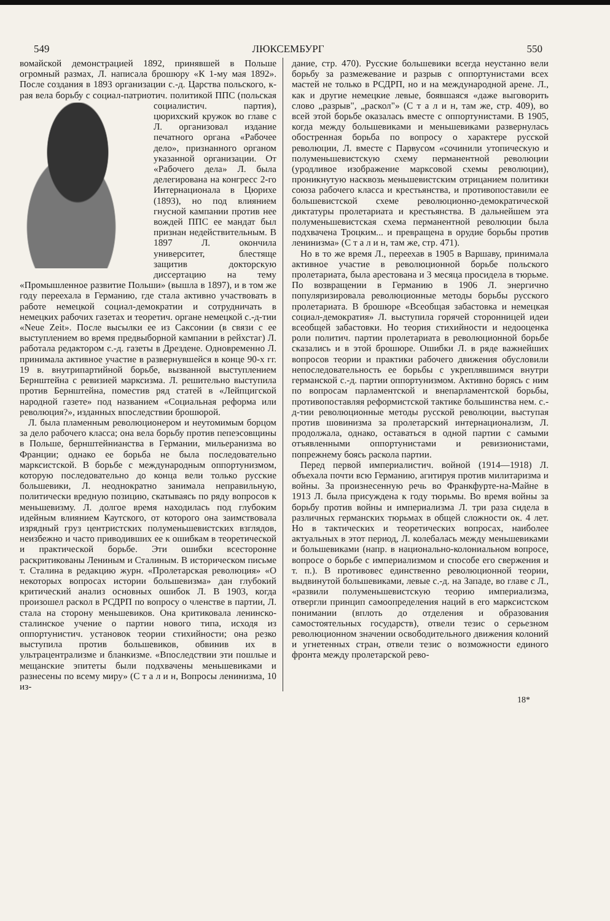549 ЛЮКСЕМБУРГ 550
вомайской демонстрацией 1892, принявшей в Польше огромный размах, Л. написала брошюру «К 1-му мая 1892». После создания в 1893 организации с.-д. Царства польского, к-рая вела борьбу с социал-патриотич. политикой ППС (польская социалистич. партия), цюрихский кружок во главе с Л. организовал издание печатного органа «Рабочее дело», признанного органом указанной организации. От «Рабочего дела» Л. была делегирована на конгресс 2-го Интернационала в Цюрихе (1893), но под влиянием гнусной кампании против нее вождей ППС ее мандат был признан недействительным. В 1897 Л. окончила университет, блестяще защитив докторскую диссертацию на тему «Промышленное развитие Польши» (вышла в 1897), и в том же году переехала в Германию, где стала активно участвовать в работе немецкой социал-демократии и сотрудничать в немецких рабочих газетах и теоретич. органе немецкой с.-д-тии «Neue Zeit». После высылки ее из Саксонии (в связи с ее выступлением во время предвыборной кампании в рейхстаг) Л. работала редактором с.-д. газеты в Дрездене. Одновременно Л. принимала активное участие в развернувшейся в конце 90-х гг. 19 в. внутрипартийной борьбе, вызванной выступлением Бернштейна с ревизией марксизма. Л. решительно выступила против Бернштейна, поместив ряд статей в «Лейпцигской народной газете» под названием «Социальная реформа или революция?», изданных впоследствии брошюрой.
Л. была пламенным революционером и неутомимым борцом за дело рабочего класса; она вела борьбу против пепеэсовщины в Польше, бернштейнианства в Германии, мильеранизма во Франции; однако ее борьба не была последовательно марксистской. В борьбе с международным оппортунизмом, которую последовательно до конца вели только русские большевики, Л. неоднократно занимала неправильную, политически вредную позицию, скатываясь по ряду вопросов к меньшевизму. Л. долгое время находилась под глубоким идейным влиянием Каутского, от которого она заимствовала изрядный груз центристских полуменьшевистских взглядов, неизбежно и часто приводивших ее к ошибкам в теоретической и практической борьбе. Эти ошибки всесторонне раскритикованы Лениным и Сталиным. В историческом письме т. Сталина в редакцию журн. «Пролетарская революция» «О некоторых вопросах истории большевизма» дан глубокий критический анализ основных ошибок Л. В 1903, когда произошел раскол в РСДРП по вопросу о членстве в партии, Л. стала на сторону меньшевиков. Она критиковала ленинско-сталинское учение о партии нового типа, исходя из оппортунистич. установок теории стихийности; она резко выступила против большевиков, обвинив их в ультрацентрализме и бланкизме. «Впоследствии эти пошлые и мещанские эпитеты были подхвачены меньшевиками и разнесены по всему миру» (С т а л и н, Вопросы ленинизма, 10 из-
дание, стр. 470). Русские большевики всегда неустанно вели борьбу за размежевание и разрыв с оппортунистами всех мастей не только в РСДРП, но и на международной арене. Л., как и другие немецкие левые, боявшаяся «даже выговорить слово „разрыв", „раскол"» (С т а л и н, там же, стр. 409), во всей этой борьбе оказалась вместе с оппортунистами. В 1905, когда между большевиками и меньшевиками развернулась обостренная борьба по вопросу о характере русской революции, Л. вместе с Парвусом «сочинили утопическую и полуменьшевистскую схему перманентной революции (уродливое изображение марксовой схемы революции), проникнутую насквозь меньшевистским отрицанием политики союза рабочего класса и крестьянства, и противопоставили ее большевистской схеме революционно-демократической диктатуры пролетариата и крестьянства. В дальнейшем эта полуменьшевистская схема перманентной революции была подхвачена Троцким... и превращена в орудие борьбы против ленинизма» (С т а л и н, там же, стр. 471).
Но в то же время Л., переехав в 1905 в Варшаву, принимала активное участие в революционной борьбе польского пролетариата, была арестована и 3 месяца просидела в тюрьме. По возвращении в Германию в 1906 Л. энергично популяризировала революционные методы борьбы русского пролетариата. В брошюре «Всеобщая забастовка и немецкая социал-демократия» Л. выступила горячей сторонницей идеи всеобщей забастовки. Но теория стихийности и недооценка роли политич. партии пролетариата в революционной борьбе сказались и в этой брошюре. Ошибки Л. в ряде важнейших вопросов теории и практики рабочего движения обусловили непоследовательность ее борьбы с укреплявшимся внутри германской с.-д. партии оппортунизмом. Активно борясь с ним по вопросам парламентской и внепарламентской борьбы, противопоставляя реформистской тактике большинства нем. с.-д-тии революционные методы русской революции, выступая против шовинизма за пролетарский интернационализм, Л. продолжала, однако, оставаться в одной партии с самыми отъявленными оппортунистами и ревизионистами, попрежнему боясь раскола партии.
Перед первой империалистич. войной (1914—1918) Л. объехала почти всю Германию, агитируя против милитаризма и войны. За произнесенную речь во Франкфурте-на-Майне в 1913 Л. была присуждена к году тюрьмы. Во время войны за борьбу против войны и империализма Л. три раза сидела в различных германских тюрьмах в общей сложности ок. 4 лет. Но в тактических и теоретических вопросах, наиболее актуальных в этот период, Л. колебалась между меньшевиками и большевиками (напр. в национально-колониальном вопросе, вопросе о борьбе с империализмом и способе его свержения и т. п.). В противовес единственно революционной теории, выдвинутой большевиками, левые с.-д. на Западе, во главе с Л., «развили полуменьшевистскую теорию империализма, отвергли принцип самоопределения наций в его марксистском понимании (вплоть до отделения и образования самостоятельных государств), отвели тезис о серьезном революционном значении освободительного движения колоний и угнетенных стран, отвели тезис о возможности единого фронта между пролетарской рево-
18*